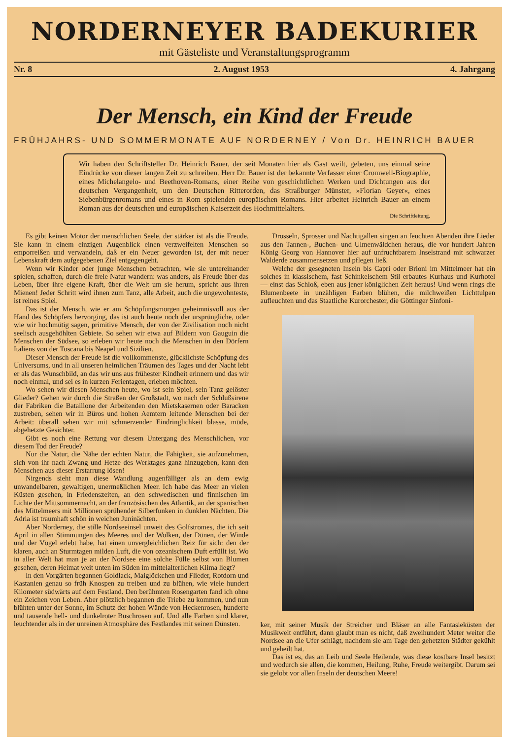NORDERNEYER BADEKURIER
mit Gästeliste und Veranstaltungsprogramm
Nr. 8 2. August 1953 4. Jahrgang
Der Mensch, ein Kind der Freude
FRÜHJAHRS- UND SOMMERMONATE AUF NORDERNEY / Von Dr. HEINRICH BAUER
Wir haben den Schriftsteller Dr. Heinrich Bauer, der seit Monaten hier als Gast weilt, gebeten, uns einmal seine Eindrücke von dieser langen Zeit zu schreiben. Herr Dr. Bauer ist der bekannte Verfasser einer Cromwell-Biographie, eines Michelangelo- und Beethoven-Romans, einer Reihe von geschichtlichen Werken und Dichtungen aus der deutschen Vergangenheit, um den Deutschen Ritterorden, das Straßburger Münster, »Florian Geyer«, eines Siebenbürgenromans und eines in Rom spielenden europäischen Romans. Hier arbeitet Heinrich Bauer an einem Roman aus der deutschen und europäischen Kaiserzeit des Hochmittelalters.
Die Schriftleitung.
Es gibt keinen Motor der menschlichen Seele, der stärker ist als die Freude. Sie kann in einem einzigen Augenblick einen verzweifelten Menschen so emporreißen und verwandeln, daß er ein Neuer geworden ist, der mit neuer Lebenskraft dem aufgegebenen Ziel entgegengeht.
Wenn wir Kinder oder junge Menschen betrachten, wie sie untereinander spielen, schaffen, durch die freie Natur wandern: was anders, als Freude über das Leben, über ihre eigene Kraft, über die Welt um sie herum, spricht aus ihren Mienen! Jeder Schritt wird ihnen zum Tanz, alle Arbeit, auch die ungewohnteste, ist reines Spiel.
Das ist der Mensch, wie er am Schöpfungsmorgen geheimnisvoll aus der Hand des Schöpfers hervorging, das ist auch heute noch der ursprüngliche, oder wie wir hochmütig sagen, primitive Mensch, der von der Zivilisation noch nicht seelisch ausgehöhlten Gebiete. So sehen wir etwa auf Bildern von Gauguin die Menschen der Südsee, so erleben wir heute noch die Menschen in den Dörfern Italiens von der Toscana bis Neapel und Sizilien.
Dieser Mensch der Freude ist die vollkommenste, glücklichste Schöpfung des Universums, und in all unseren heimlichen Träumen des Tages und der Nacht lebt er als das Wunschbild, an das wir uns aus frühester Kindheit erinnern und das wir noch einmal, und sei es in kurzen Ferientagen, erleben möchten.
Wo sehen wir diesen Menschen heute, wo ist sein Spiel, sein Tanz gelöster Glieder? Gehen wir durch die Straßen der Großstadt, wo nach der Schlußsirene der Fabriken die Bataillone der Arbeitenden den Mietskasernen oder Baracken zustreben, sehen wir in Büros und hohen Aemtern leitende Menschen bei der Arbeit: überall sehen wir mit schmerzender Eindringlichkeit blasse, müde, abgehetzte Gesichter.
Gibt es noch eine Rettung vor diesem Untergang des Menschlichen, vor diesem Tod der Freude?
Nur die Natur, die Nähe der echten Natur, die Fähigkeit, sie aufzunehmen, sich von ihr nach Zwang und Hetze des Werktages ganz hinzugeben, kann den Menschen aus dieser Erstarrung lösen!
Nirgends sieht man diese Wandlung augenfälliger als an dem ewig unwandelbaren, gewaltigen, unermeßlichen Meer. Ich habe das Meer an vielen Küsten gesehen, in Friedenszeiten, an den schwedischen und finnischen im Lichte der Mittsommernacht, an der französischen des Atlantik, an der spanischen des Mittelmeers mit Millionen sprühender Silberfunken in dunklen Nächten. Die Adria ist traumhaft schön in weichen Juninächten.
Aber Norderney, die stille Nordseeinsel unweit des Golfstromes, die ich seit April in allen Stimmungen des Meeres und der Wolken, der Dünen, der Winde und der Vögel erlebt habe, hat einen unvergleichlichen Reiz für sich: den der klaren, auch an Sturmtagen milden Luft, die von ozeanischem Duft erfüllt ist. Wo in aller Welt hat man je an der Nordsee eine solche Fülle selbst von Blumen gesehen, deren Heimat weit unten im Süden im mittelalterlichen Klima liegt?
In den Vorgärten begannen Goldlack, Maiglöckchen und Flieder, Rotdorn und Kastanien genau so früh Knospen zu treiben und zu blühen, wie viele hundert Kilometer südwärts auf dem Festland. Den berühmten Rosengarten fand ich ohne ein Zeichen von Leben. Aber plötzlich begannen die Triebe zu kommen, und nun blühten unter der Sonne, im Schutz der hohen Wände von Heckenrosen, hunderte und tausende hell- und dunkelroter Buschrosen auf. Und alle Farben sind klarer, leuchtender als in der unreinen Atmosphäre des Festlandes mit seinen Dünsten.
Drosseln, Sprosser und Nachtigallen singen an feuchten Abenden ihre Lieder aus den Tannen-, Buchen- und Ulmenwäldchen heraus, die vor hundert Jahren König Georg von Hannover hier auf unfruchtbarem Inselstrand mit schwarzer Walderde zusammensetzen und pflegen ließ.
Welche der gesegneten Inseln bis Capri oder Brioni im Mittelmeer hat ein solches in klassischem, fast Schinkelschem Stil erbautes Kurhaus und Kurhotel — einst das Schloß, eben aus jener königlichen Zeit heraus! Und wenn rings die Blumenbeete in unzähligen Farben blühen, die milchweißen Lichttulpen aufleuchten und das Staatliche Kurorchester, die Göttinger Sinfoni-
ker, mit seiner Musik der Streicher und Bläser an alle Fantasieküsten der Musikwelt entführt, dann glaubt man es nicht, daß zweihundert Meter weiter die Nordsee an die Ufer schlägt, nachdem sie am Tage den gehetzten Städter gekühlt und geheilt hat.
Das ist es, das an Leib und Seele Heilende, was diese kostbare Insel besitzt und wodurch sie allen, die kommen, Heilung, Ruhe, Freude weitergibt. Darum sei sie gelobt vor allen Inseln der deutschen Meere!